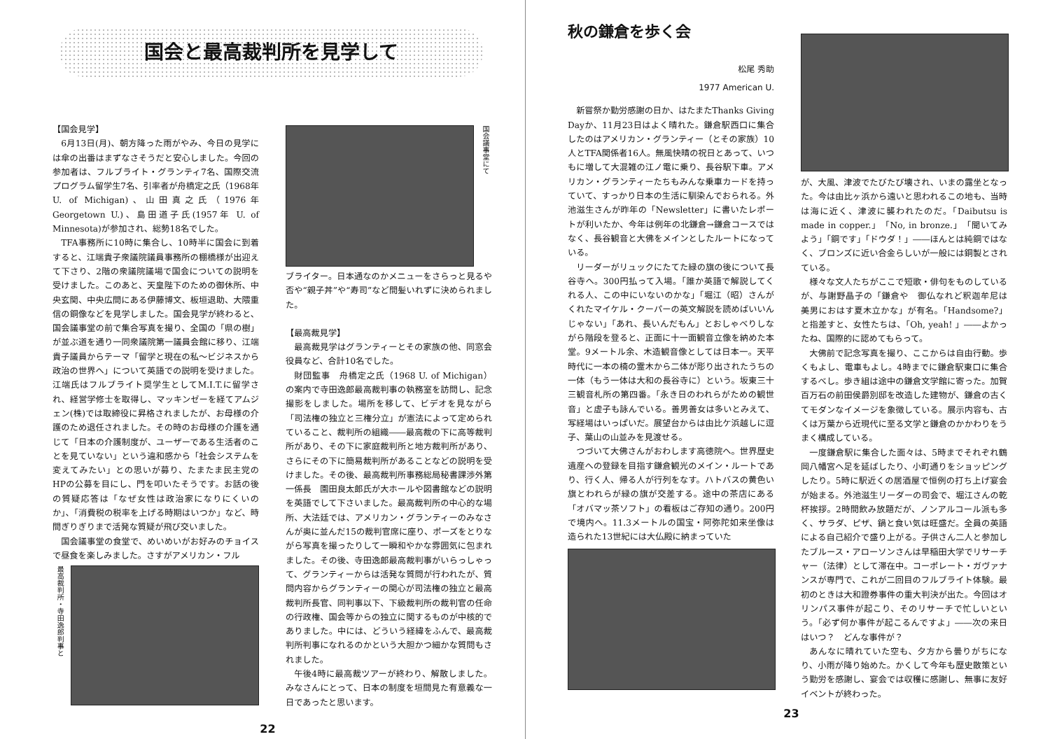国会と最高裁判所を見学して
【国会見学】
6月13日(月)、朝方降った雨がやみ、今日の見学には傘の出番はまずなさそうだと安心しました。今回の参加者は、フルブライト・グランティ7名、国際交流プログラム留学生7名、引率者が舟橋定之氏（1968年 U. of Michigan)、山田真之氏（1976年 Georgetown U.)、島田道子氏(1957年 U. of Minnesota)が参加され、総勢18名でした。
TFA事務所に10時に集合し、10時半に国会に到着すると、江端貴子衆議院議員事務所の棚橋様が出迎えて下さり、2階の衆議院議場で国会についての説明を受けました。このあと、天皇陛下のための御休所、中央玄関、中央広間にある伊藤博文、板垣退助、大隈重信の銅像などを見学しました。国会見学が終わると、国会議事堂の前で集合写真を撮り、全国の「県の樹」が並ぶ道を通り一同衆議院第一議員会館に移り、江端貴子議員からテーマ「留学と現在の私～ビジネスから政治の世界へ」について英語での説明を受けました。江端氏はフルブライト奨学生としてM.I.T.に留学され、経営学修士を取得し、マッキンゼーを経てアムジェン(株)では取締役に昇格されましたが、お母様の介護のため退任されました。その時のお母様の介護を通じて「日本の介護制度が、ユーザーである生活者のことを見ていない」という違和感から「社会システムを変えてみたい」との思いが募り、たまたま民主党のHPの公募を目にし、門を叩いたそうです。お話の後の質疑応答は「なぜ女性は政治家になりにくいのか」、「消費税の税率を上げる時期はいつか」など、時間ぎりぎりまで活発な質疑が飛び交いました。
国会議事堂の食堂で、めいめいがお好みのチョイスで昼食を楽しみました。さすがアメリカン・フル
最高裁判所・寺田逸郎判事と
国会議事堂にて
ブライター。日本通なのかメニューをさらっと見るや否や“親子丼”や“寿司”など間髪いれずに決められました。
【最高裁見学】
最高裁見学はグランティーとその家族の他、同窓会役員など、合計10名でした。
財団監事　舟橋定之氏（1968 U. of Michigan）の案内で寺田逸郎最高裁判事の執務室を訪問し、記念撮影をしました。場所を移して、ビデオを見ながら「司法権の独立と三権分立」が憲法によって定められていること、裁判所の組織――最高裁の下に高等裁判所があり、その下に家庭裁判所と地方裁判所があり、さらにその下に簡易裁判所があることなどの説明を受けました。その後、最高裁判所事務総局秘書課渉外第一係長　園田良太郎氏が大ホールや図書館などの説明を英語でして下さいました。最高裁判所の中心的な場所、大法廷では、アメリカン・グランティーのみなさんが奥に並んだ15の裁判官席に座り、ポーズをとりながら写真を撮ったりして一瞬和やかな雰囲気に包まれました。その後、寺田逸郎最高裁判事がいらっしゃって、グランティーからは活発な質問が行われたが、質問内容からグランティーの関心が司法権の独立と最高裁判所長官、同判事以下、下級裁判所の裁判官の任命の行政権、国会等からの独立に関するものが中核的でありました。中には、どういう経緯をふんで、最高裁判所判事になれるのかという大胆かつ細かな質問もされました。
午後4時に最高裁ツアーが終わり、解散しました。みなさんにとって、日本の制度を垣間見た有意義な一日であったと思います。
22
秋の鎌倉を歩く会
松尾 秀助
1977 American U.
新嘗祭か勤労感謝の日か、はたまたThanks Giving Dayか、11月23日はよく晴れた。鎌倉駅西口に集合したのはアメリカン・グランティー（とその家族）10人とTFA関係者16人。無風快晴の祝日とあって、いつもに増して大混雑の江ノ電に乗り、長谷駅下車。アメリカン・グランティーたちもみんな乗車カードを持っていて、すっかり日本の生活に馴染んでおられる。外池滋生さんが昨年の「Newsletter」に書いたレポートが利いたか、今年は例年の北鎌倉→鎌倉コースではなく、長谷観音と大佛をメインとしたルートになっている。
リーダーがリュックにたてた緑の旗の後について長谷寺へ。300円払って入場。「誰か英語で解説してくれる人、この中にいないのかな」「堀江（昭）さんがくれたマイケル・クーパーの英文解説を読めばいいんじゃない」「あれ、長いんだもん」とおしゃべりしながら階段を登ると、正面に十一面観音立像を納めた本堂。9メートル余、木造観音像としては日本一。天平時代に一本の楠の霊木から二体が彫り出されたうちの一体（もう一体は大和の長谷寺に）という。坂東三十三観音札所の第四番。「永き日のわれらがための観世音」と虚子も詠んでいる。善男善女は多いとみえて、写経場はいっぱいだ。展望台からは由比ケ浜越しに逗子、葉山の山並みを見渡せる。
つづいて大佛さんがおわします高徳院へ。世界歴史遺産への登録を目指す鎌倉観光のメイン・ルートであり、行く人、帰る人が行列をなす。ハトバスの黄色い旗とわれらが緑の旗が交差する。途中の茶店にある「オバマッ茶ソフト」の看板はご存知の通り。200円で境内へ。11.3メートルの国宝・阿弥陀如来坐像は造られた13世紀には大仏殿に納まっていた
が、大風、津波でたびたび壊され、いまの露坐となった。今は由比ヶ浜から遠いと思われるこの地も、当時は海に近く、津波に襲われたのだ。「Daibutsu is made in copper.」「No, in bronze.」「聞いてみよう」「銅です」「ドウダ！」――ほんとは純銅ではなく、ブロンズに近い合金らしいが一般には銅製とされている。
様々な文人たちがここで短歌・俳句をものしているが、与謝野晶子の「鎌倉や　御仏なれど釈迦牟尼は　美男におはす夏木立かな」が有名。「Handsome?」と指差すと、女性たちは、「Oh, yeah! 」――よかったね、国際的に認めてもらって。
大佛前で記念写真を撮り、ここからは自由行動。歩くもよし、電車もよし。4時までに鎌倉駅東口に集合するべし。歩き組は途中の鎌倉文学館に寄った。加賀百万石の前田侯爵別邸を改造した建物が、鎌倉の古くてモダンなイメージを象徴している。展示内容も、古くは万葉から近現代に至る文学と鎌倉のかかわりをうまく構成している。
一度鎌倉駅に集合した面々は、5時までそれぞれ鶴岡八幡宮へ足を延ばしたり、小町通りをショッピングしたり。5時に駅近くの居酒屋で恒例の打ち上げ宴会が始まる。外池滋生リーダーの司会で、堀江さんの乾杯挨拶。2時間飲み放題だが、ノンアルコール派も多く、サラダ、ピザ、鍋と食い気は旺盛だ。全員の英語による自己紹介で盛り上がる。子供さん二人と参加したブルース・アローソンさんは早稲田大学でリサーチャー（法律）として滞在中。コーポレート・ガヴァナンスが専門で、これが二回目のフルブライト体験。最初のときは大和證券事件の重大判決が出た。今回はオリンパス事件が起こり、そのリサーチで忙しいという。「必ず何か事件が起こるんですよ」――次の来日はいつ？　どんな事件が？
あんなに晴れていた空も、夕方から曇りがちになり、小雨が降り始めた。かくして今年も歴史散策という勤労を感謝し、宴会では収穫に感謝し、無事に友好イベントが終わった。
23